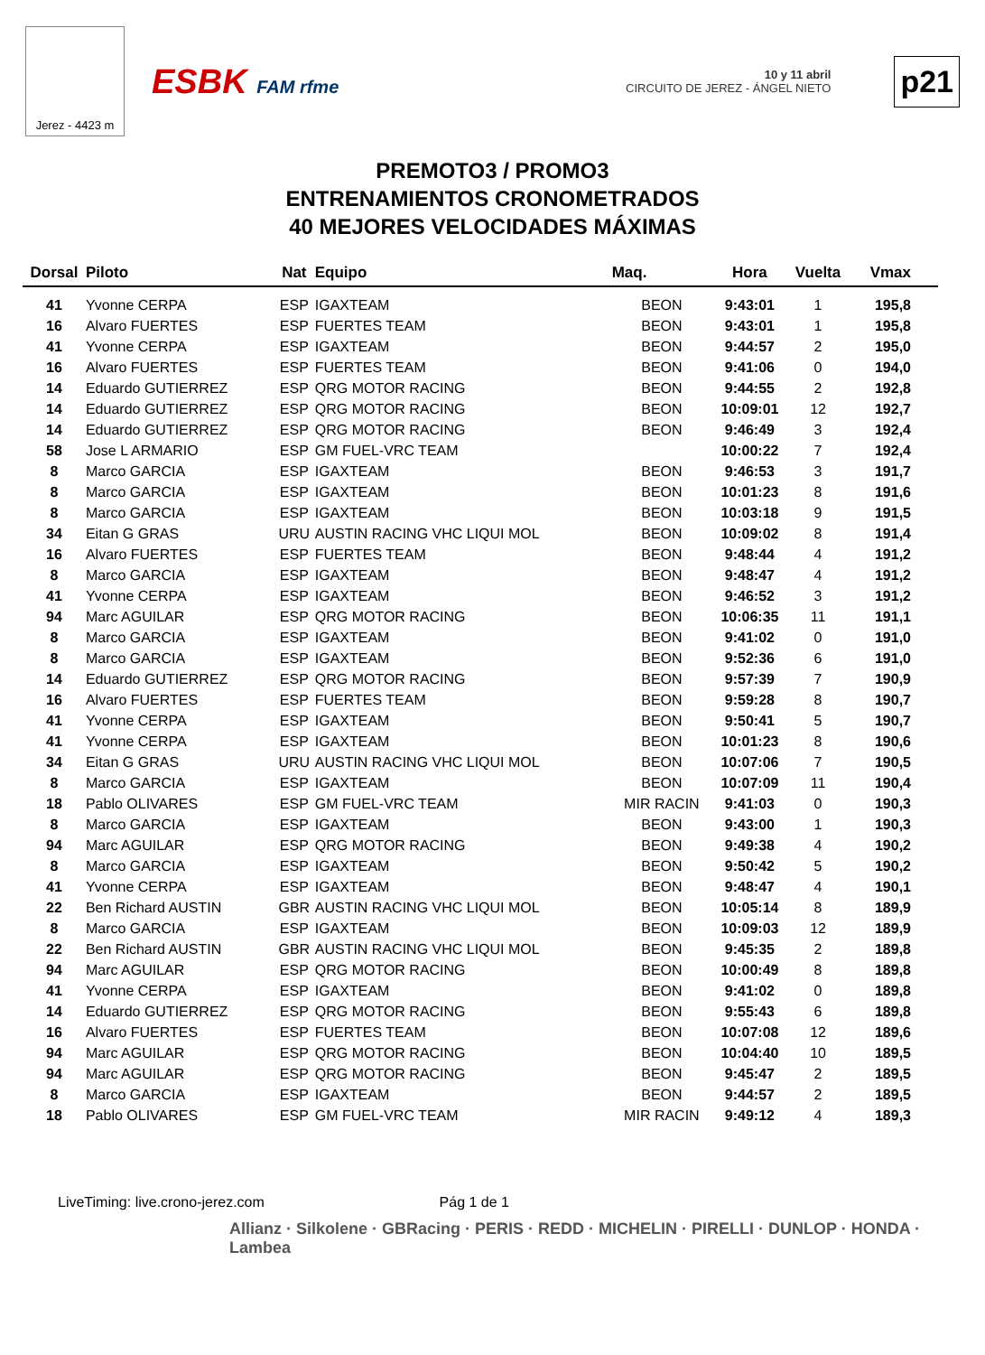Jerez - 4423 m
ESBK FAM rfme
10 y 11 abril
CIRCUITO DE JEREZ - ÁNGEL NIETO
p21
PREMOTO3 / PROMO3
ENTRENAMIENTOS CRONOMETRADOS
40 MEJORES VELOCIDADES MÁXIMAS
| Dorsal | Piloto | Nat | Equipo | Maq. | Hora | Vuelta | Vmax |
| --- | --- | --- | --- | --- | --- | --- | --- |
| 41 | Yvonne CERPA | ESP | IGAXTEAM | BEON | 9:43:01 | 1 | 195,8 |
| 16 | Alvaro FUERTES | ESP | FUERTES TEAM | BEON | 9:43:01 | 1 | 195,8 |
| 41 | Yvonne CERPA | ESP | IGAXTEAM | BEON | 9:44:57 | 2 | 195,0 |
| 16 | Alvaro FUERTES | ESP | FUERTES TEAM | BEON | 9:41:06 | 0 | 194,0 |
| 14 | Eduardo GUTIERREZ | ESP | QRG MOTOR RACING | BEON | 9:44:55 | 2 | 192,8 |
| 14 | Eduardo GUTIERREZ | ESP | QRG MOTOR RACING | BEON | 10:09:01 | 12 | 192,7 |
| 14 | Eduardo GUTIERREZ | ESP | QRG MOTOR RACING | BEON | 9:46:49 | 3 | 192,4 |
| 58 | Jose L ARMARIO | ESP | GM FUEL-VRC TEAM | | 10:00:22 | 7 | 192,4 |
| 8 | Marco GARCIA | ESP | IGAXTEAM | BEON | 9:46:53 | 3 | 191,7 |
| 8 | Marco GARCIA | ESP | IGAXTEAM | BEON | 10:01:23 | 8 | 191,6 |
| 8 | Marco GARCIA | ESP | IGAXTEAM | BEON | 10:03:18 | 9 | 191,5 |
| 34 | Eitan G GRAS | URU | AUSTIN RACING VHC LIQUI MOL | BEON | 10:09:02 | 8 | 191,4 |
| 16 | Alvaro FUERTES | ESP | FUERTES TEAM | BEON | 9:48:44 | 4 | 191,2 |
| 8 | Marco GARCIA | ESP | IGAXTEAM | BEON | 9:48:47 | 4 | 191,2 |
| 41 | Yvonne CERPA | ESP | IGAXTEAM | BEON | 9:46:52 | 3 | 191,2 |
| 94 | Marc AGUILAR | ESP | QRG MOTOR RACING | BEON | 10:06:35 | 11 | 191,1 |
| 8 | Marco GARCIA | ESP | IGAXTEAM | BEON | 9:41:02 | 0 | 191,0 |
| 8 | Marco GARCIA | ESP | IGAXTEAM | BEON | 9:52:36 | 6 | 191,0 |
| 14 | Eduardo GUTIERREZ | ESP | QRG MOTOR RACING | BEON | 9:57:39 | 7 | 190,9 |
| 16 | Alvaro FUERTES | ESP | FUERTES TEAM | BEON | 9:59:28 | 8 | 190,7 |
| 41 | Yvonne CERPA | ESP | IGAXTEAM | BEON | 9:50:41 | 5 | 190,7 |
| 41 | Yvonne CERPA | ESP | IGAXTEAM | BEON | 10:01:23 | 8 | 190,6 |
| 34 | Eitan G GRAS | URU | AUSTIN RACING VHC LIQUI MOL | BEON | 10:07:06 | 7 | 190,5 |
| 8 | Marco GARCIA | ESP | IGAXTEAM | BEON | 10:07:09 | 11 | 190,4 |
| 18 | Pablo OLIVARES | ESP | GM FUEL-VRC TEAM | MIR RACIN | 9:41:03 | 0 | 190,3 |
| 8 | Marco GARCIA | ESP | IGAXTEAM | BEON | 9:43:00 | 1 | 190,3 |
| 94 | Marc AGUILAR | ESP | QRG MOTOR RACING | BEON | 9:49:38 | 4 | 190,2 |
| 8 | Marco GARCIA | ESP | IGAXTEAM | BEON | 9:50:42 | 5 | 190,2 |
| 41 | Yvonne CERPA | ESP | IGAXTEAM | BEON | 9:48:47 | 4 | 190,1 |
| 22 | Ben Richard AUSTIN | GBR | AUSTIN RACING VHC LIQUI MOL | BEON | 10:05:14 | 8 | 189,9 |
| 8 | Marco GARCIA | ESP | IGAXTEAM | BEON | 10:09:03 | 12 | 189,9 |
| 22 | Ben Richard AUSTIN | GBR | AUSTIN RACING VHC LIQUI MOL | BEON | 9:45:35 | 2 | 189,8 |
| 94 | Marc AGUILAR | ESP | QRG MOTOR RACING | BEON | 10:00:49 | 8 | 189,8 |
| 41 | Yvonne CERPA | ESP | IGAXTEAM | BEON | 9:41:02 | 0 | 189,8 |
| 14 | Eduardo GUTIERREZ | ESP | QRG MOTOR RACING | BEON | 9:55:43 | 6 | 189,8 |
| 16 | Alvaro FUERTES | ESP | FUERTES TEAM | BEON | 10:07:08 | 12 | 189,6 |
| 94 | Marc AGUILAR | ESP | QRG MOTOR RACING | BEON | 10:04:40 | 10 | 189,5 |
| 94 | Marc AGUILAR | ESP | QRG MOTOR RACING | BEON | 9:45:47 | 2 | 189,5 |
| 8 | Marco GARCIA | ESP | IGAXTEAM | BEON | 9:44:57 | 2 | 189,5 |
| 18 | Pablo OLIVARES | ESP | GM FUEL-VRC TEAM | MIR RACIN | 9:49:12 | 4 | 189,3 |
LiveTiming: live.crono-jerez.com Pág 1 de 1
Allianz · Silkolene · GBRacing · PERIS · REDD · MICHELIN · PIRELLI · DUNLOP · HONDA · Lambea